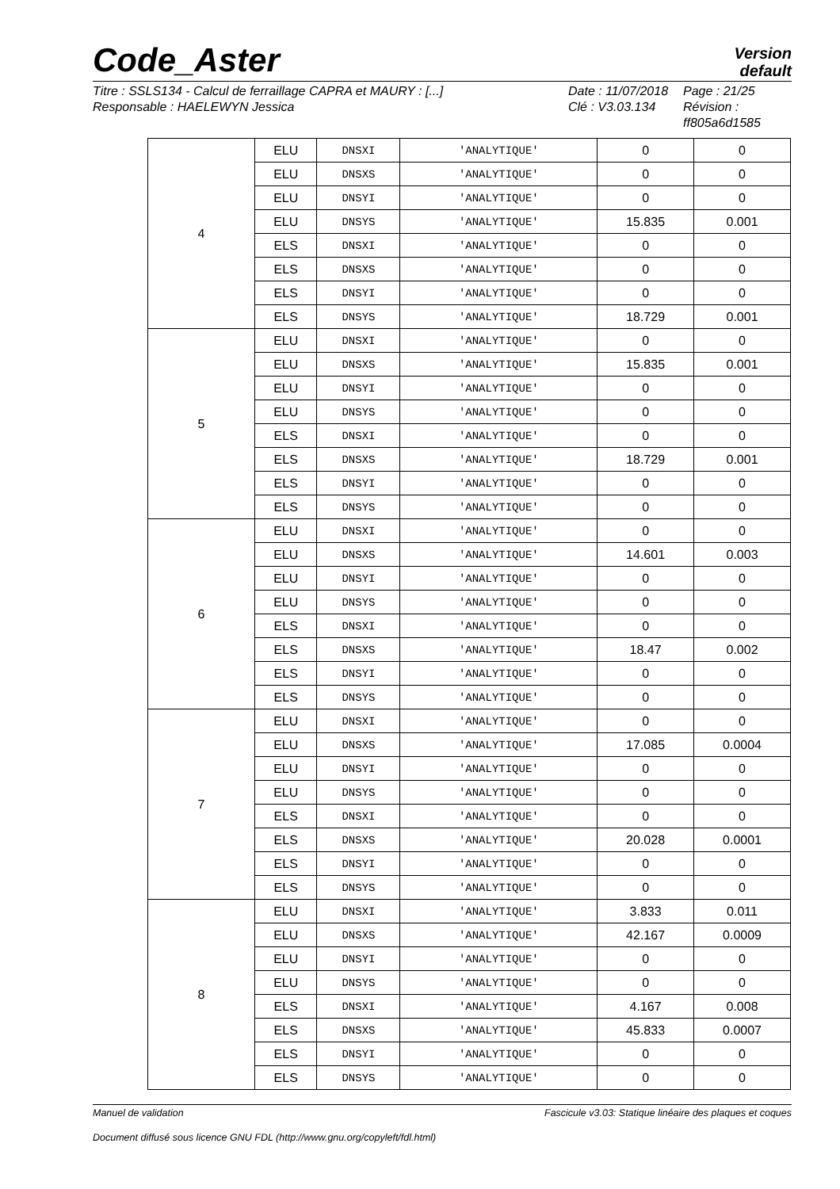Code_Aster
Version
default
Titre : SSLS134 - Calcul de ferraillage CAPRA et MAURY : [...]
Responsable : HAELEWYN Jessica
Date : 11/07/2018
Clé : V3.03.134
Page : 21/25
Révision :
ff805a6d1585
| 4 | ELU | DNSXI | 'ANALYTIQUE' | 0 | 0 |
| | ELU | DNSXS | 'ANALYTIQUE' | 0 | 0 |
| | ELU | DNSYI | 'ANALYTIQUE' | 0 | 0 |
| | ELU | DNSYS | 'ANALYTIQUE' | 15.835 | 0.001 |
| | ELS | DNSXI | 'ANALYTIQUE' | 0 | 0 |
| | ELS | DNSXS | 'ANALYTIQUE' | 0 | 0 |
| | ELS | DNSYI | 'ANALYTIQUE' | 0 | 0 |
| | ELS | DNSYS | 'ANALYTIQUE' | 18.729 | 0.001 |
| 5 | ELU | DNSXI | 'ANALYTIQUE' | 0 | 0 |
| | ELU | DNSXS | 'ANALYTIQUE' | 15.835 | 0.001 |
| | ELU | DNSYI | 'ANALYTIQUE' | 0 | 0 |
| | ELU | DNSYS | 'ANALYTIQUE' | 0 | 0 |
| | ELS | DNSXI | 'ANALYTIQUE' | 0 | 0 |
| | ELS | DNSXS | 'ANALYTIQUE' | 18.729 | 0.001 |
| | ELS | DNSYI | 'ANALYTIQUE' | 0 | 0 |
| | ELS | DNSYS | 'ANALYTIQUE' | 0 | 0 |
| 6 | ELU | DNSXI | 'ANALYTIQUE' | 0 | 0 |
| | ELU | DNSXS | 'ANALYTIQUE' | 14.601 | 0.003 |
| | ELU | DNSYI | 'ANALYTIQUE' | 0 | 0 |
| | ELU | DNSYS | 'ANALYTIQUE' | 0 | 0 |
| | ELS | DNSXI | 'ANALYTIQUE' | 0 | 0 |
| | ELS | DNSXS | 'ANALYTIQUE' | 18.47 | 0.002 |
| | ELS | DNSYI | 'ANALYTIQUE' | 0 | 0 |
| | ELS | DNSYS | 'ANALYTIQUE' | 0 | 0 |
| 7 | ELU | DNSXI | 'ANALYTIQUE' | 0 | 0 |
| | ELU | DNSXS | 'ANALYTIQUE' | 17.085 | 0.0004 |
| | ELU | DNSYI | 'ANALYTIQUE' | 0 | 0 |
| | ELU | DNSYS | 'ANALYTIQUE' | 0 | 0 |
| | ELS | DNSXI | 'ANALYTIQUE' | 0 | 0 |
| | ELS | DNSXS | 'ANALYTIQUE' | 20.028 | 0.0001 |
| | ELS | DNSYI | 'ANALYTIQUE' | 0 | 0 |
| | ELS | DNSYS | 'ANALYTIQUE' | 0 | 0 |
| 8 | ELU | DNSXI | 'ANALYTIQUE' | 3.833 | 0.011 |
| | ELU | DNSXS | 'ANALYTIQUE' | 42.167 | 0.0009 |
| | ELU | DNSYI | 'ANALYTIQUE' | 0 | 0 |
| | ELU | DNSYS | 'ANALYTIQUE' | 0 | 0 |
| | ELS | DNSXI | 'ANALYTIQUE' | 4.167 | 0.008 |
| | ELS | DNSXS | 'ANALYTIQUE' | 45.833 | 0.0007 |
| | ELS | DNSYI | 'ANALYTIQUE' | 0 | 0 |
| | ELS | DNSYS | 'ANALYTIQUE' | 0 | 0 |
Manuel de validation Fascicule v3.03: Statique linéaire des plaques et coques
Document diffusé sous licence GNU FDL (http://www.gnu.org/copyleft/fdl.html)